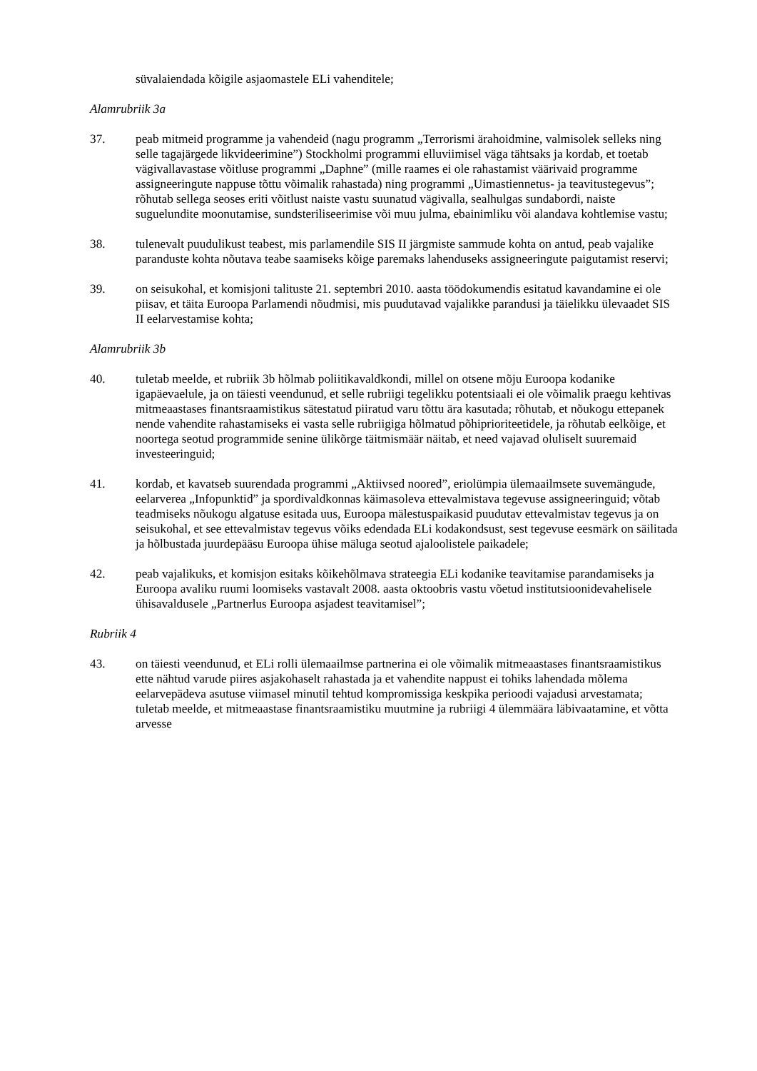süvalaiendada kõigile asjaomastele ELi vahenditele;
Alamrubriik 3a
37. peab mitmeid programme ja vahendeid (nagu programm „Terrorismi ärahoidmine, valmisolek selleks ning selle tagajärgede likvideerimine”) Stockholmi programmi elluviimisel väga tähtsaks ja kordab, et toetab vägivallavastase võitluse programmi „Daphne” (mille raames ei ole rahastamist väärivaid programme assigneeringute nappuse tõttu võimalik rahastada) ning programmi „Uimastiennetus- ja teavitustegevus”; rõhutab sellega seoses eriti võitlust naiste vastu suunatud vägivalla, sealhulgas sundabordi, naiste suguelundite moonutamise, sundsteriliseerimise või muu julma, ebainimliku või alandava kohtlemise vastu;
38. tulenevalt puudulikust teabest, mis parlamendile SIS II järgmiste sammude kohta on antud, peab vajalike paranduste kohta nõutava teabe saamiseks kõige paremaks lahenduseks assigneeringute paigutamist reservi;
39. on seisukohal, et komisjoni talituste 21. septembri 2010. aasta töödokumendis esitatud kavandamine ei ole piisav, et täita Euroopa Parlamendi nõudmisi, mis puudutavad vajalikke parandusi ja täielikku ülevaadet SIS II eelarvestamise kohta;
Alamrubriik 3b
40. tuletab meelde, et rubriik 3b hõlmab poliitikavaldkondi, millel on otsene mõju Euroopa kodanike igapäevaelule, ja on täiesti veendunud, et selle rubriigi tegelikku potentsiaali ei ole võimalik praegu kehtivas mitmeaastases finantsraamistikus sätestatud piiratud varu tõttu ära kasutada; rõhutab, et nõukogu ettepanek nende vahendite rahastamiseks ei vasta selle rubriigiga hõlmatud põhiprioriteetidele, ja rõhutab eelkõige, et noortega seotud programmide senine ülikõrge täitmismäär näitab, et need vajavad oluliselt suuremaid investeeringuid;
41. kordab, et kavatseb suurendada programmi „Aktiivsed noored”, eriolümpia ülemaailmsete suvemängude, eelarverea „Infopunktid” ja spordivaldkonnas käimasoleva ettevalmistava tegevuse assigneeringuid; võtab teadmiseks nõukogu algatuse esitada uus, Euroopa mälestuspaikasid puudutav ettevalmistav tegevus ja on seisukohal, et see ettevalmistav tegevus võiks edendada ELi kodakondsust, sest tegevuse eesmärk on säilitada ja hõlbustada juurdepääsu Euroopa ühise mäluga seotud ajaloolistele paikadele;
42. peab vajalikuks, et komisjon esitaks kõikehõlmava strateegia ELi kodanike teavitamise parandamiseks ja Euroopa avaliku ruumi loomiseks vastavalt 2008. aasta oktoobris vastu võetud institutsioonidevahelisele ühisavaldusele „Partnerlus Euroopa asjadest teavitamisel”;
Rubriik 4
43. on täiesti veendunud, et ELi rolli ülemaailmse partnerina ei ole võimalik mitmeaastases finantsraamistikus ette nähtud varude piires asjakohaselt rahastada ja et vahendite nappust ei tohiks lahendada mõlema eelarvepädeva asutuse viimasel minutil tehtud kompromissiga keskpika perioodi vajadusi arvestamata; tuletab meelde, et mitmeaastase finantsraamistiku muutmine ja rubriigi 4 ülemmäära läbivaatamine, et võtta arvesse